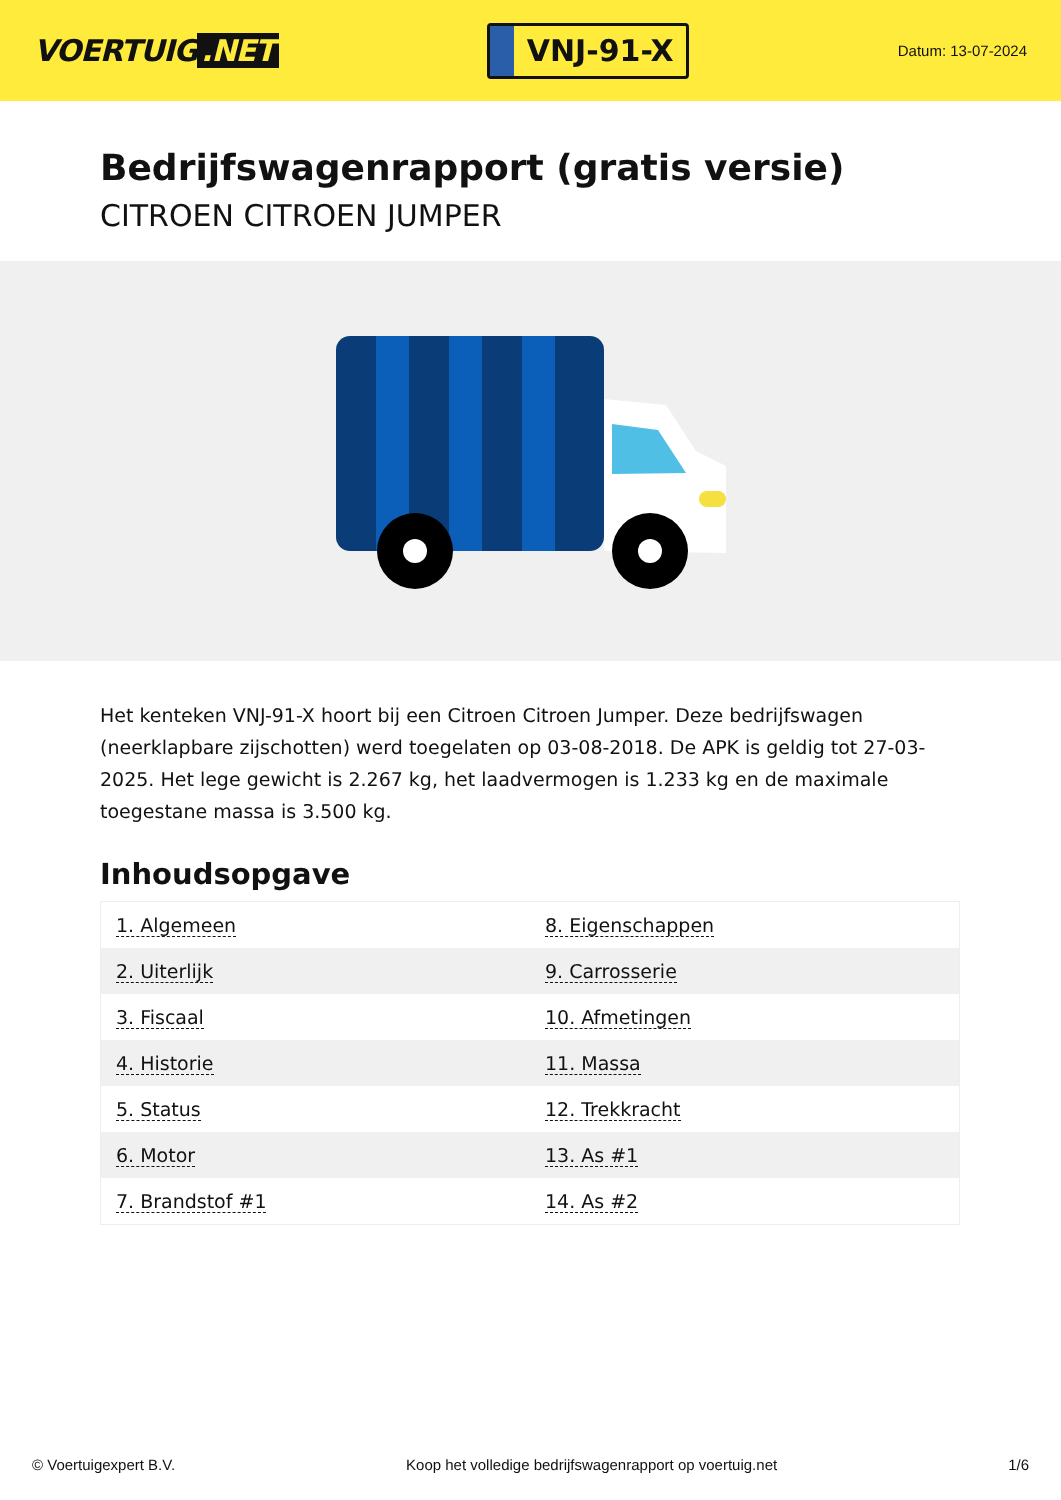VOERTUIG.NET
VNJ-91-X
Datum: 13-07-2024
Bedrijfswagenrapport (gratis versie)
CITROEN CITROEN JUMPER
Het kenteken VNJ-91-X hoort bij een Citroen Citroen Jumper. Deze bedrijfswagen (neerklapbare zijschotten) werd toegelaten op 03-08-2018. De APK is geldig tot 27-03-2025. Het lege gewicht is 2.267 kg, het laadvermogen is 1.233 kg en de maximale toegestane massa is 3.500 kg.
Inhoudsopgave
| 1. Algemeen | 8. Eigenschappen |
| 2. Uiterlijk | 9. Carrosserie |
| 3. Fiscaal | 10. Afmetingen |
| 4. Historie | 11. Massa |
| 5. Status | 12. Trekkracht |
| 6. Motor | 13. As #1 |
| 7. Brandstof #1 | 14. As #2 |
© Voertuigexpert B.V. Koop het volledige bedrijfswagenrapport op voertuig.net
1/6